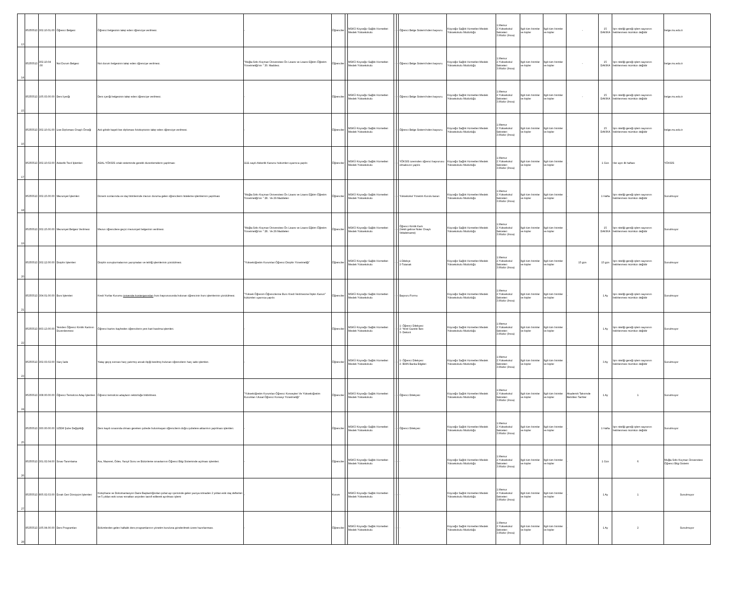| 13 | 85355513 | 302.10.01.00 | Öğrenci Belgesi | Öğrenci belgesinin talep eden öğrenciye verilmesi. | - | Öğrenciler | - | MSKÜ Köyceğiz Sağlık Hizmetleri Meslek Yüksekokulu | - | - | Öğrenci Belge Sistemi'nden başvuru. | Köyceğiz Sağlık Hizmetleri Meslek Yüksekokulu Müdürlüğü | 1.Memur 2.Yüksekokul Sekreteri 3.Müdür (İmza) | İlgili tüm birimler ve kişiler | İlgili tüm birimler ve kişiler | - | 15 DAKİKA | İşin niteliği gereği işlem sayısının belirlenmesi mümkün değildir | belge.mu.edu.tr |
| 14 | 85355513 | 302.10.04 .00 | Not Durum Belgesi | Not durum belgesinin talep eden öğrenciye verilmesi. | "Muğla Sıtkı Koçman Üniversitesi Ön Lisans ve Lisans Eğitim-Öğretim Yönetmeliği'nin " 30. Maddesi. | Öğrenciler | - | MSKÜ Köyceğiz Sağlık Hizmetleri Meslek Yüksekokulu | - | - | Öğrenci Belge Sistemi'nden başvuru. | Köyceğiz Sağlık Hizmetleri Meslek Yüksekokulu Müdürlüğü | 1.Memur 2.Yüksekokul Sekreteri 3.Müdür (İmza) | İlgili tüm birimler ve kişiler | İlgili tüm birimler ve kişiler | - | 15 DAKİKA | İşin niteliği gereği işlem sayısının belirlenmesi mümkün değildir | belge.mu.edu.tr |
| 15 | 85355513 | 105.03.00.00 | Ders İçeriği | Ders içeriği belgesinin talep eden öğrenciye verilmesi. | - | Öğrenciler | - | MSKÜ Köyceğiz Sağlık Hizmetleri Meslek Yüksekokulu | - | - | Öğrenci Belge Sistemi'nden başvuru. | Köyceğiz Sağlık Hizmetleri Meslek Yüksekokulu Müdürlüğü | 1.Memur 2.Yüksekokul Sekreteri 3.Müdür (İmza) | İlgili tüm birimler ve kişiler | İlgili tüm birimler ve kişiler | - | 15 DAKİKA | İşin niteliği gereği işlem sayısının belirlenmesi mümkün değildir | belge.mu.edu.tr |
| 16 | 85355513 | 302.10.01.00 | Lise Diploması Onaylı Örneği | Aslı gibidir kaşeli lise diploması fotokopisinin talep eden öğrenciye verilmesi. | - | Öğrenciler | - | MSKÜ Köyceğiz Sağlık Hizmetleri Meslek Yüksekokulu | - | - | Öğrenci Belge Sistemi'nden başvuru. | Köyceğiz Sağlık Hizmetleri Meslek Yüksekokulu Müdürlüğü | 1.Memur 2.Yüksekokul Sekreteri 3.Müdür (İmza) | İlgili tüm birimler ve kişiler | İlgili tüm birimler ve kişiler | - | 15 DAKİKA | İşin niteliği gereği işlem sayısının belirlenmesi mümkün değildir | belge.mu.edu.tr |
| 17 | 85355513 | 302.10.02.00 | Askerlik Tecil İşlemleri | ASAL-YÖKSİS ortak sisteminde gerekli düzenlemelerin yapılması | 1111 sayılı Askerlik Kanunu hükümleri uyarınca yapılır. | Öğrenciler | - | MSKÜ Köyceğiz Sağlık Hizmetleri Meslek Yüksekokulu | - | - | YÖKSİS üzerinden öğrenci başvurusu olmaksızın yapılır. | Köyceğiz Sağlık Hizmetleri Meslek Yüksekokulu Müdürlüğü | 1.Memur 2.Yüksekokul Sekreteri 3.Müdür (İmza) | İlgili tüm birimler ve kişiler | İlgili tüm birimler ve kişiler | - | 1 Gün | Her ayın ilk haftası | YÖKSİS |
| 18 | 85355513 | 302.15.00.00 | Mezuniyet İşlemleri | Dönem sonlarında ve staj bitimlerinde mezun duruma gelen öğrencilerin listeleme işlemlerinin yapılması | "Muğla Sıtkı Koçman Üniversitesi Ön Lisans ve Lisans Eğitim-Öğretim Yönetmeliği'nin " 28.. Ve 29.Maddeleri | Öğrenciler | - | MSKÜ Köyceğiz Sağlık Hizmetleri Meslek Yüksekokulu | - | - | Yüksekokul Yönetim Kurulu kararı | Köyceğiz Sağlık Hizmetleri Meslek Yüksekokulu Müdürlüğü | 1.Memur 2.Yüksekokul Sekreteri 3.Müdür (İmza) | İlgili tüm birimler ve kişiler | İlgili tüm birimler ve kişiler | - | 1 Hafta | İşin niteliği gereği işlem sayısının belirlenmesi mümkün değildir | Sunulmuyor |
| 19 | 85355513 | 302.15.00.00 | Mezuniyet Belgesi Verilmesi | Mezun öğrencilere geçici mezuniyet belgerinin verilmesi. | "Muğla Sıtkı Koçman Üniversitesi Ön Lisans ve Lisans Eğitim-Öğretim Yönetmeliği'nin " 28.. Ve 29.Maddeleri | Öğrenciler | - | MSKÜ Köyceğiz Sağlık Hizmetleri Meslek Yüksekokulu | - | - | Öğrenci Kimlik Kartı (Vekili gelirse Noter Onaylı Vekaletname) | Köyceğiz Sağlık Hizmetleri Meslek Yüksekokulu Müdürlüğü | 1.Memur 2.Yüksekokul Sekreteri 3.Müdür (İmza) | İlgili tüm birimler ve kişiler | İlgili tüm birimler ve kişiler | - | 15 DAKİKA | İşin niteliği gereği işlem sayısının belirlenmesi mümkün değildir | Sunulmuyor |
| 20 | 85355513 | 302.12.00.00 | Disiplin İşlemleri | Disiplin soruşturmalarının yazışmaları ve tebliğ işlemlerinin yürütülmesi. | "Yükseköğretim Kurumlari Öğrenci Disiplin Yönetmeliği" | Öğrenciler | - | MSKÜ Köyceğiz Sağlık Hizmetleri Meslek Yüksekokulu | - | - | 1-Dilekçe 2-Tutanak | Köyceğiz Sağlık Hizmetleri Meslek Yüksekokulu Müdürlüğü | 1.Memur 2.Yüksekokul Sekreteri 3.Müdür (İmza) | İlgili tüm birimler ve kişiler | İlgili tüm birimler ve kişiler | 15 gün | 15 gün | İşin niteliği gereği işlem sayısının belirlenmesi mümkün değildir | Sunulmuyor |
| 21 | 85355513 | 304.01.00.00 | Burs İşlemleri | Kredi Yurtlar Kurumu üniversite kontenjanından burs başvurusunda bulunan öğrencinin burs işlemlerinin yürütülmesi. | "Yüksek Öğrenim Öğrencilerine Burs Kredi Verilmesine İlişkin Kanun" hükümleri uyarınca yapılır. | Öğrenciler | - | MSKÜ Köyceğiz Sağlık Hizmetleri Meslek Yüksekokulu | - | - | Başvuru Formu | Köyceğiz Sağlık Hizmetleri Meslek Yüksekokulu Müdürlüğü | 1.Memur 2.Yüksekokul Sekreteri 3.Müdür (İmza) | İlgili tüm birimler ve kişiler | İlgili tüm birimler ve kişiler | - | 1 Ay | İşin niteliği gereği işlem sayısının belirlenmesi mümkün değildir | Sunulmuyor |
| 22 | 85355513 | 903.13.00.00 | Yeniden Öğrenci Kimlik Kartının Düzenlenmesi | Öğrenci kartını kaybeden öğrencilerin yeni kart basılma işlemleri. | - | Öğrenciler | - | MSKÜ Köyceğiz Sağlık Hizmetleri Meslek Yüksekokulu | - | - | 1- Öğrenci Dilekçesi 2- Yerel Gazete İlanı 3- Dekont | Köyceğiz Sağlık Hizmetleri Meslek Yüksekokulu Müdürlüğü | 1.Memur 2.Yüksekokul Sekreteri 3.Müdür (İmza) | İlgili tüm birimler ve kişiler | İlgili tüm birimler ve kişiler | - | 1 Ay | İşin niteliği gereği işlem sayısının belirlenmesi mümkün değildir | Sunulmuyor |
| 23 | 85355513 | 302.03.02.00 | Harç İade | Yatay geçiş sonrası harç yatırmış ancak ilişiği kesilmiş bulunan öğrencilerin harç iade işlemleri. | - | Öğrenciler | - | MSKÜ Köyceğiz Sağlık Hizmetleri Meslek Yüksekokulu | - | - | 1- Öğrenci Dilekçesi 2- İBAN Banka Bilgileri | Köyceğiz Sağlık Hizmetleri Meslek Yüksekokulu Müdürlüğü | 1.Memur 2.Yüksekokul Sekreteri 3.Müdür (İmza) | İlgili tüm birimler ve kişiler | İlgili tüm birimler ve kişiler | - | 3 Ay | İşin niteliği gereği işlem sayısının belirlenmesi mümkün değildir | Sunulmuyor |
| 24 | 85355513 | 308.00.00.00 | Öğrenci Temsilcisi Aday İşlemleri | Öğrenci temsilcisi adayların rektörlüğe bildirilmesi. | "Yükseköğretim Kurumları Öğrenci Konseyleri Ve Yükseköğretim Kurumları Ulusal Öğrenci Konseyi Yönetmeliği" | Öğrenciler | - | MSKÜ Köyceğiz Sağlık Hizmetleri Meslek Yüksekokulu | - | - | Öğrenci Dilekçesi | Köyceğiz Sağlık Hizmetleri Meslek Yüksekokulu Müdürlüğü | 1.Memur 2.Yüksekokul Sekreteri 3.Müdür (İmza) | İlgili tüm birimler ve kişiler | İlgili tüm birimler ve kişiler | Akademik Takvimde Belirtilen Tarihler | 1 Ay | 1 | Sunulmuyor |
| 25 | 85355513 | 300.00.00.00 | UZEM Şube Değişikliği | Ders kaydı sırasında olması gereken şubede bulunmayan öğrencilerin doğru şubelere aktarımın yapılması işlemleri. | - | Öğrenciler | - | MSKÜ Köyceğiz Sağlık Hizmetleri Meslek Yüksekokulu | - | - | Öğrenci Dilekçesi | Köyceğiz Sağlık Hizmetleri Meslek Yüksekokulu Müdürlüğü | 1.Memur 2.Yüksekokul Sekreteri 3.Müdür (İmza) | İlgili tüm birimler ve kişiler | İlgili tüm birimler ve kişiler | - | 1 Hafta | İşin niteliği gereği işlem sayısının belirlenmesi mümkün değildir | Sunulmuyor |
| 26 | 85355513 | 301.02.04.00 | Sınav Tanımlama | Ara, Mazeret, Ödev, Yarıyıl Sonu ve Bütünleme sınavlarının Öğrenci Bilgi Sisteminde açılması işlemleri. | - | Öğrenciler | - | MSKÜ Köyceğiz Sağlık Hizmetleri Meslek Yüksekokulu | - | - | - | Köyceğiz Sağlık Hizmetleri Meslek Yüksekokulu Müdürlüğü | 1.Memur 2.Yüksekokul Sekreteri 3.Müdür (İmza) | İlgili tüm birimler ve kişiler | İlgili tüm birimler ve kişiler | - | 1 Gün | 6 | Muğla Sıtkı Koçman Üniversitesi Öğrenci Bilgi Sistemi |
| 27 | 85355513 | 805.02.03.00 | Evrak Geri Dönüşüm İşlemleri | Kütüphane ve Dokümantasyon Daire Başkanlığından şubat ayı içerisinde gelen yazıya istinaden 2 yıldan eski staj defterleri ve 5 yıldan eski sınav evrakları arşivden tasnif edilerek ayrılması işlemi | - | Kurum | - | MSKÜ Köyceğiz Sağlık Hizmetleri Meslek Yüksekokulu | - | - | - | Köyceğiz Sağlık Hizmetleri Meslek Yüksekokulu Müdürlüğü | 1.Memur 2.Yüksekokul Sekreteri 3.Müdür (İmza) | İlgili tüm birimler ve kişiler | İlgili tüm birimler ve kişiler | - | 1 Ay | 1 | Sunulmuyor |
| 28 | 85355513 | 105.04.00.00 | Ders Programları | Bölümlerden gelen haftalık ders programlarının yönetim kuruluna gönderilmek üzere hazırlanması. | - | Öğrenciler | - | MSKÜ Köyceğiz Sağlık Hizmetleri Meslek Yüksekokulu | - | - | - | Köyceğiz Sağlık Hizmetleri Meslek Yüksekokulu Müdürlüğü | 1.Memur 2.Yüksekokul Sekreteri 3.Müdür (İmza) | İlgili tüm birimler ve kişiler | İlgili tüm birimler ve kişiler | - | 1 Ay | 2 | Sunulmuyor |